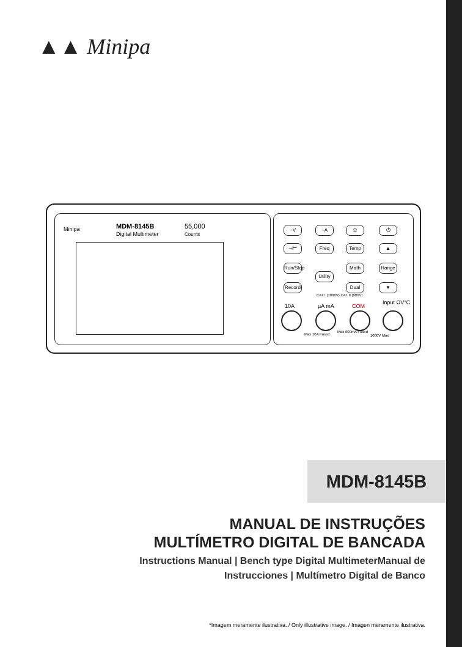▲▲ Minipa
Minipa
MDM-8145B
Digital Multimeter
55,000
Counts
~V ~A Ω ⏻
⊣⊢ Freq Temp ▲
Run/Stop
Math Range
Utility
Record
Dual ▼
CAT I (1000V) CAT II (600V)
10A µA mA COM
Input ΩV°C
Max 10A Fused
Max 600mA Fused
1000V Max
MDM-8145B
MANUAL DE INSTRUÇÕES
MULTÍMETRO DIGITAL DE BANCADA
Instructions Manual | Bench type Digital MultimeterManual de
Instrucciones | Multímetro Digital de Banco
*Imagem meramente ilustrativa. / Only illustrative image. / Imagen meramente ilustrativa.